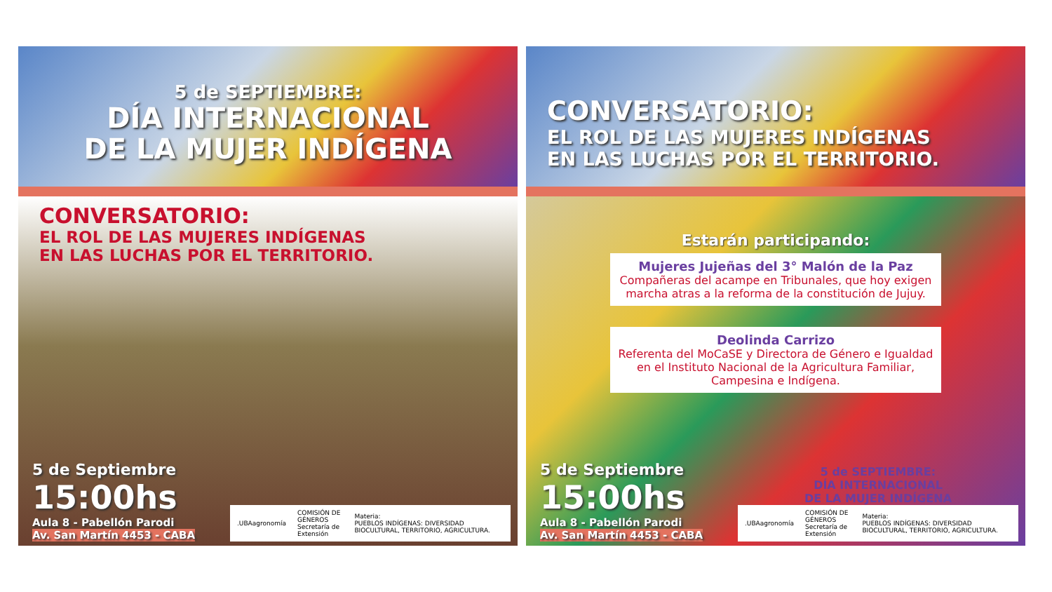5 de SEPTIEMBRE:
DÍA INTERNACIONAL
DE LA MUJER INDÍGENA
CONVERSATORIO:
EL ROL DE LAS MUJERES INDÍGENAS
EN LAS LUCHAS POR EL TERRITORIO.
5 de Septiembre
15:00hs
Aula 8 - Pabellón Parodi
Av. San Martín 4453 - CABA
.UBAagronomía COMISIÓN DE GÉNEROS
Secretaría de Extensión Materia:
PUEBLOS INDÍGENAS: DIVERSIDAD BIOCULTURAL, TERRITORIO, AGRICULTURA.
CONVERSATORIO:
EL ROL DE LAS MUJERES INDÍGENAS
EN LAS LUCHAS POR EL TERRITORIO.
Estarán participando:
Mujeres Jujeñas del 3° Malón de la Paz
Compañeras del acampe en Tribunales, que hoy exigen marcha atras a la reforma de la constitución de Jujuy.
Deolinda Carrizo
Referenta del MoCaSE y Directora de Género e Igualdad en el Instituto Nacional de la Agricultura Familiar, Campesina e Indígena.
5 de Septiembre
15:00hs
Aula 8 - Pabellón Parodi
Av. San Martín 4453 - CABA
5 de SEPTIEMBRE:
DÍA INTERNACIONAL
DE LA MUJER INDÍGENA
.UBAagronomía COMISIÓN DE GÉNEROS
Secretaría de Extensión Materia:
PUEBLOS INDÍGENAS: DIVERSIDAD BIOCULTURAL, TERRITORIO, AGRICULTURA.